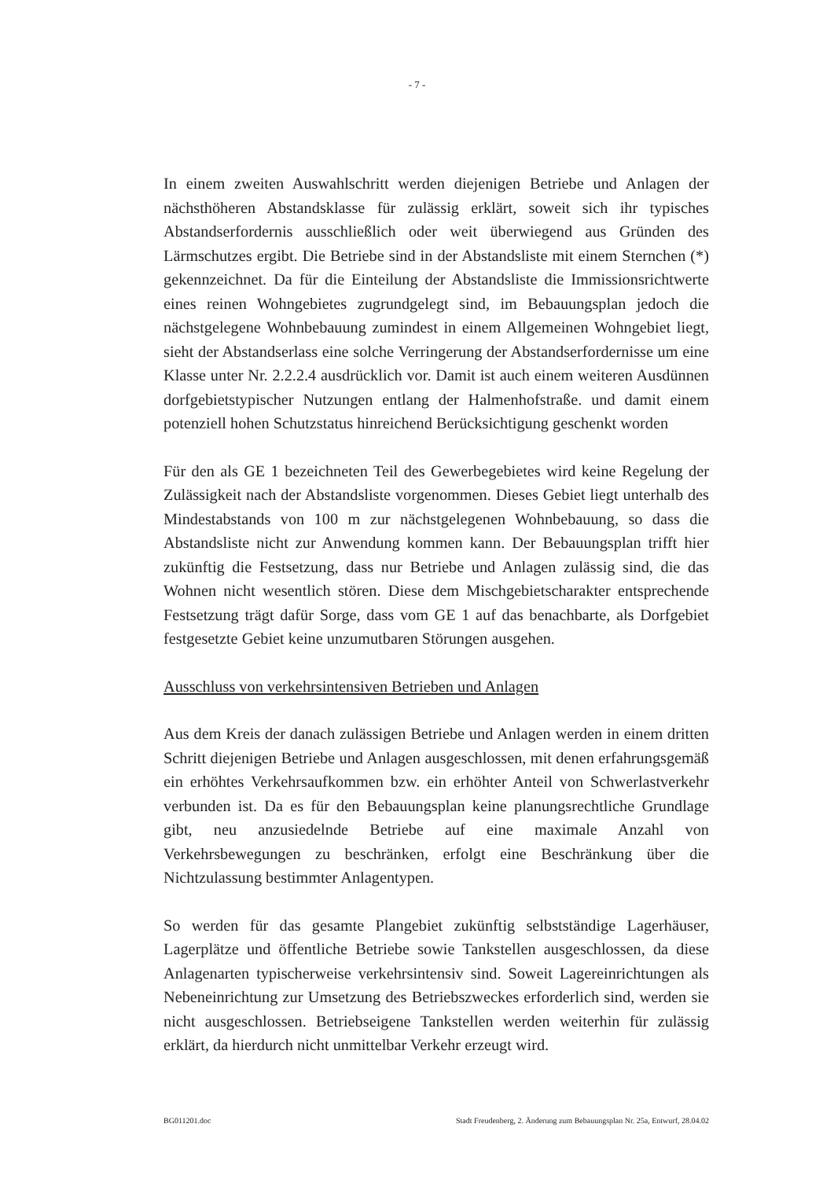- 7 -
In einem zweiten Auswahlschritt werden diejenigen Betriebe und Anlagen der nächsthöheren Abstandsklasse für zulässig erklärt, soweit sich ihr typisches Abstandserfordernis ausschließlich oder weit überwiegend aus Gründen des Lärmschutzes ergibt. Die Betriebe sind in der Abstandsliste mit einem Sternchen (*) gekennzeichnet. Da für die Einteilung der Abstandsliste die Immissionsrichtwerte eines reinen Wohngebietes zugrundgelegt sind, im Bebauungsplan jedoch die nächstgelegene Wohnbebauung zumindest in einem Allgemeinen Wohngebiet liegt, sieht der Abstandserlass eine solche Verringerung der Abstandserfordernisse um eine Klasse unter Nr. 2.2.2.4 ausdrücklich vor. Damit ist auch einem weiteren Ausdünnen dorfgebietstypischer Nutzungen entlang der Halmenhofstraße. und damit einem potenziell hohen Schutzstatus hinreichend Berücksichtigung geschenkt worden
Für den als GE 1 bezeichneten Teil des Gewerbegebietes wird keine Regelung der Zulässigkeit nach der Abstandsliste vorgenommen. Dieses Gebiet liegt unterhalb des Mindestabstands von 100 m zur nächstgelegenen Wohnbebauung, so dass die Abstandsliste nicht zur Anwendung kommen kann. Der Bebauungsplan trifft hier zukünftig die Festsetzung, dass nur Betriebe und Anlagen zulässig sind, die das Wohnen nicht wesentlich stören. Diese dem Mischgebietscharakter entsprechende Festsetzung trägt dafür Sorge, dass vom GE 1 auf das benachbarte, als Dorfgebiet festgesetzte Gebiet keine unzumutbaren Störungen ausgehen.
Ausschluss von verkehrsintensiven Betrieben und Anlagen
Aus dem Kreis der danach zulässigen Betriebe und Anlagen werden in einem dritten Schritt diejenigen Betriebe und Anlagen ausgeschlossen, mit denen erfahrungsgemäß ein erhöhtes Verkehrsaufkommen bzw. ein erhöhter Anteil von Schwerlastverkehr verbunden ist. Da es für den Bebauungsplan keine planungsrechtliche Grundlage gibt, neu anzusiedelnde Betriebe auf eine maximale Anzahl von Verkehrsbewegungen zu beschränken, erfolgt eine Beschränkung über die Nichtzulassung bestimmter Anlagentypen.
So werden für das gesamte Plangebiet zukünftig selbstständige Lagerhäuser, Lagerplätze und öffentliche Betriebe sowie Tankstellen ausgeschlossen, da diese Anlagenarten typischerweise verkehrsintensiv sind. Soweit Lagereinrichtungen als Nebeneinrichtung zur Umsetzung des Betriebszweckes erforderlich sind, werden sie nicht ausgeschlossen. Betriebseigene Tankstellen werden weiterhin für zulässig erklärt, da hierdurch nicht unmittelbar Verkehr erzeugt wird.
BG011201.doc Stadt Freudenberg, 2. Änderung zum Bebauungsplan Nr. 25a, Entwurf, 28.04.02